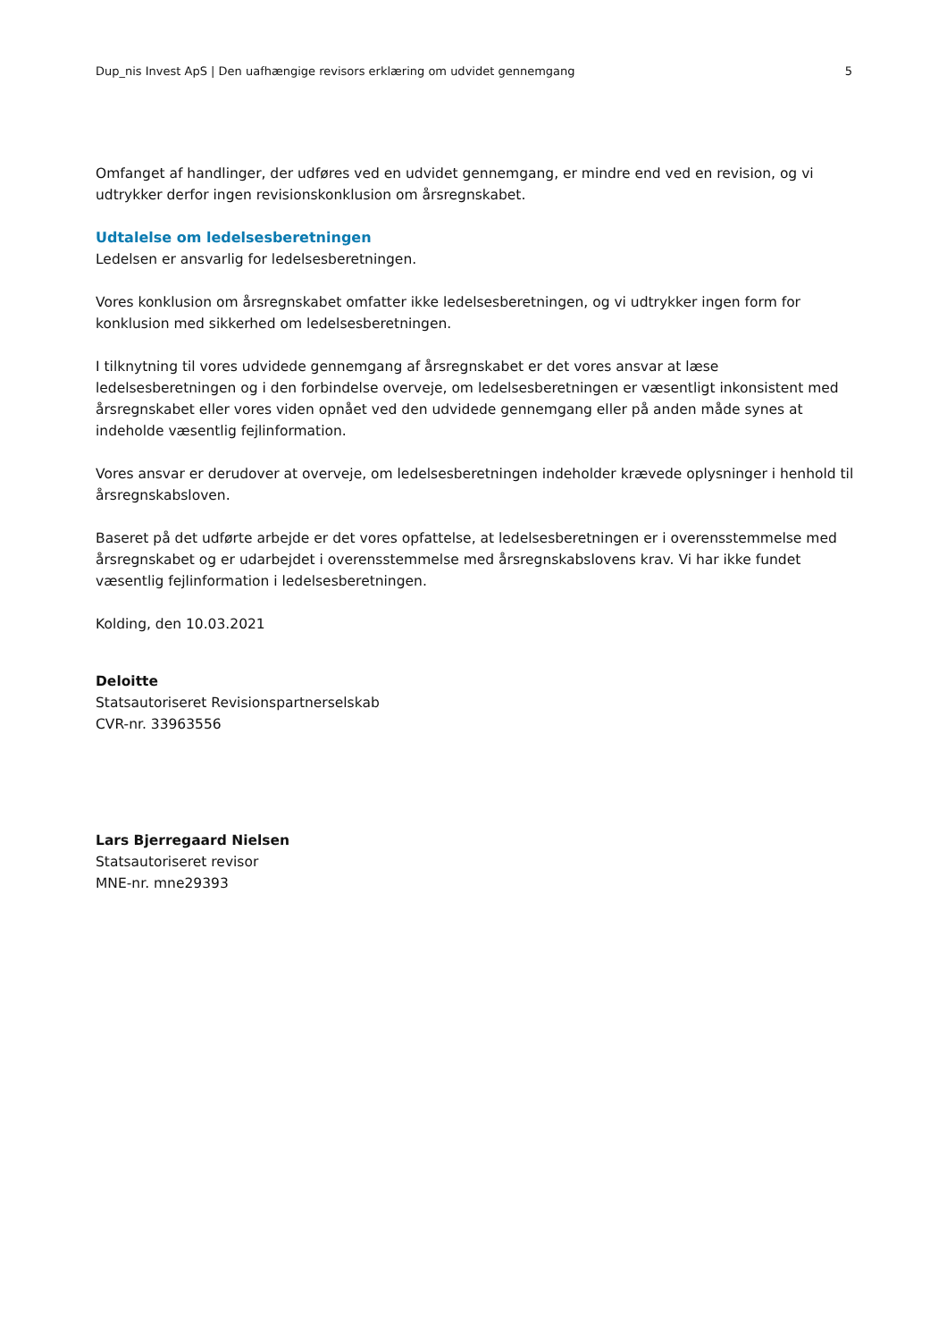Dup_nis Invest ApS | Den uafhængige revisors erklæring om udvidet gennemgang 5
Omfanget af handlinger, der udføres ved en udvidet gennemgang, er mindre end ved en revision, og vi udtrykker derfor ingen revisionskonklusion om årsregnskabet.
Udtalelse om ledelsesberetningen
Ledelsen er ansvarlig for ledelsesberetningen.
Vores konklusion om årsregnskabet omfatter ikke ledelsesberetningen, og vi udtrykker ingen form for konklusion med sikkerhed om ledelsesberetningen.
I tilknytning til vores udvidede gennemgang af årsregnskabet er det vores ansvar at læse ledelsesberetningen og i den forbindelse overveje, om ledelsesberetningen er væsentligt inkonsistent med årsregnskabet eller vores viden opnået ved den udvidede gennemgang eller på anden måde synes at indeholde væsentlig fejlinformation.
Vores ansvar er derudover at overveje, om ledelsesberetningen indeholder krævede oplysninger i henhold til årsregnskabsloven.
Baseret på det udførte arbejde er det vores opfattelse, at ledelsesberetningen er i overensstemmelse med årsregnskabet og er udarbejdet i overensstemmelse med årsregnskabslovens krav. Vi har ikke fundet væsentlig fejlinformation i ledelsesberetningen.
Kolding, den 10.03.2021
Deloitte
Statsautoriseret Revisionspartnerselskab
CVR-nr. 33963556
Lars Bjerregaard Nielsen
Statsautoriseret revisor
MNE-nr. mne29393